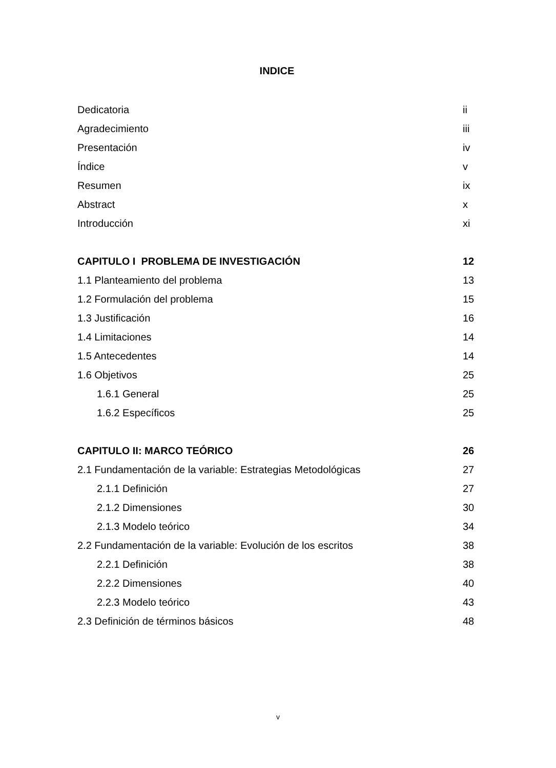INDICE
Dedicatoria ii
Agradecimiento iii
Presentación iv
Índice v
Resumen ix
Abstract x
Introducción xi
CAPITULO I PROBLEMA DE INVESTIGACIÓN 12
1.1 Planteamiento del problema 13
1.2 Formulación del problema 15
1.3 Justificación 16
1.4 Limitaciones 14
1.5 Antecedentes 14
1.6 Objetivos 25
1.6.1 General 25
1.6.2 Específicos 25
CAPITULO II: MARCO TEÓRICO 26
2.1 Fundamentación de la variable: Estrategias Metodológicas 27
2.1.1 Definición 27
2.1.2 Dimensiones 30
2.1.3 Modelo teórico 34
2.2 Fundamentación de la variable: Evolución de los escritos 38
2.2.1 Definición 38
2.2.2 Dimensiones 40
2.2.3 Modelo teórico 43
2.3 Definición de términos básicos 48
v